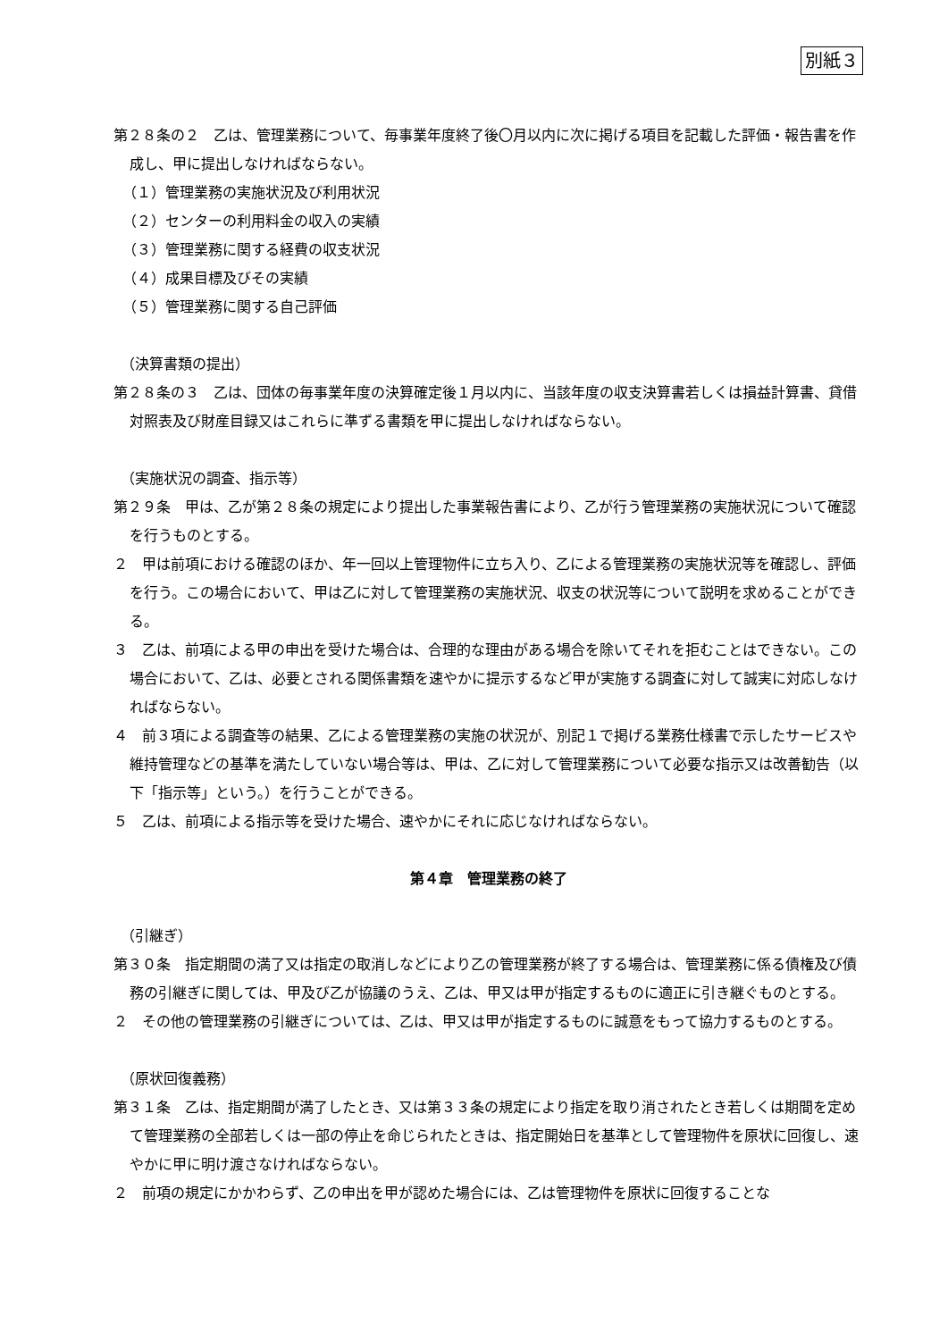別紙３
第２８条の２　乙は、管理業務について、毎事業年度終了後〇月以内に次に掲げる項目を記載した評価・報告書を作成し、甲に提出しなければならない。
（１）管理業務の実施状況及び利用状況
（２）センターの利用料金の収入の実績
（３）管理業務に関する経費の収支状況
（４）成果目標及びその実績
（５）管理業務に関する自己評価
（決算書類の提出）
第２８条の３　乙は、団体の毎事業年度の決算確定後１月以内に、当該年度の収支決算書若しくは損益計算書、貸借対照表及び財産目録又はこれらに準ずる書類を甲に提出しなければならない。
（実施状況の調査、指示等）
第２９条　甲は、乙が第２８条の規定により提出した事業報告書により、乙が行う管理業務の実施状況について確認を行うものとする。
２　甲は前項における確認のほか、年一回以上管理物件に立ち入り、乙による管理業務の実施状況等を確認し、評価を行う。この場合において、甲は乙に対して管理業務の実施状況、収支の状況等について説明を求めることができる。
３　乙は、前項による甲の申出を受けた場合は、合理的な理由がある場合を除いてそれを拒むことはできない。この場合において、乙は、必要とされる関係書類を速やかに提示するなど甲が実施する調査に対して誠実に対応しなければならない。
４　前３項による調査等の結果、乙による管理業務の実施の状況が、別記１で掲げる業務仕様書で示したサービスや維持管理などの基準を満たしていない場合等は、甲は、乙に対して管理業務について必要な指示又は改善勧告（以下「指示等」という。）を行うことができる。
５　乙は、前項による指示等を受けた場合、速やかにそれに応じなければならない。
第４章　管理業務の終了
（引継ぎ）
第３０条　指定期間の満了又は指定の取消しなどにより乙の管理業務が終了する場合は、管理業務に係る債権及び債務の引継ぎに関しては、甲及び乙が協議のうえ、乙は、甲又は甲が指定するものに適正に引き継ぐものとする。
２　その他の管理業務の引継ぎについては、乙は、甲又は甲が指定するものに誠意をもって協力するものとする。
（原状回復義務）
第３１条　乙は、指定期間が満了したとき、又は第３３条の規定により指定を取り消されたとき若しくは期間を定めて管理業務の全部若しくは一部の停止を命じられたときは、指定開始日を基準として管理物件を原状に回復し、速やかに甲に明け渡さなければならない。
２　前項の規定にかかわらず、乙の申出を甲が認めた場合には、乙は管理物件を原状に回復することな